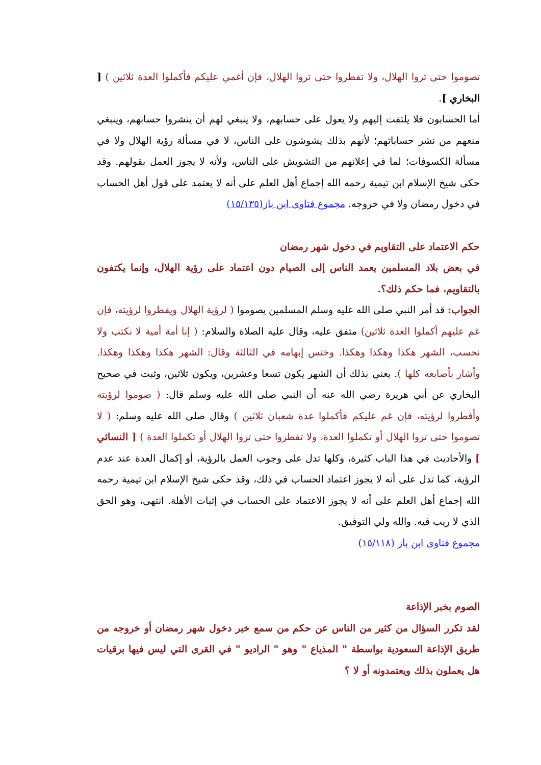تصوموا حتى تروا الهلال، ولا تفطروا حتى تروا الهلال، فإن أغمي عليكم فأكملوا العدة ثلاثين ) [ البخاري ].
أما الحسابون فلا يلتفت إليهم ولا يعول على حسابهم، ولا ينبغي لهم أن ينشروا حسابهم، وينبغي منعهم من نشر حساباتهم؛ لأنهم بذلك يشوشون على الناس، لا في مسألة رؤية الهلال ولا في مسألة الكسوفات؛ لما في إعلانهم من التشويش على الناس، ولأنه لا يجوز العمل بقولهم. وقد حكى شيخ الإسلام ابن تيمية رحمه الله إجماع أهل العلم على أنه لا يعتمد على قول أهل الحساب في دخول رمضان ولا في خروجه. مجموع فتاوى ابن باز(١٥/١٣٥)
حكم الاعتماد على التقاويم في دخول شهر رمضان
في بعض بلاد المسلمين يعمد الناس إلى الصيام دون اعتماد على رؤية الهلال، وإنما يكتفون بالتقاويم، فما حكم ذلك؟.
الجواب: قد أمر النبي صلى الله عليه وسلم المسلمين يصوموا ( لرؤية الهلال ويفطروا لرؤيته، فإن غم عليهم أكملوا العدة ثلاثين) متفق عليه، وقال عليه الصلاة والسلام: ( إنا أمة أمية لا نكتب ولا نحسب، الشهر هكذا وهكذا وهكذا. وخنس إبهامه في الثالثة وقال: الشهر هكذا وهكذا وهكذا. وأشار بأصابعه كلها ). يعني بذلك أن الشهر يكون تسعا وعشرين، ويكون ثلاثين، وثبت في صحيح البخاري عن أبي هريرة رضي الله عنه أن النبي صلى الله عليه وسلم قال: ( صوموا لرؤيته وأفطروا لرؤيته، فإن غم عليكم فأكملوا عدة شعبان ثلاثين ) وقال صلى الله عليه وسلم: ( لا تصوموا حتى تروا الهلال أو تكملوا العدة، ولا تفطروا حتى تروا الهلال أو تكملوا العدة ) [ النسائي ] والأحاديث في هذا الباب كثيرة، وكلها تدل على وجوب العمل بالرؤية، أو إكمال العدة عند عدم الرؤية، كما تدل على أنه لا يجوز اعتماد الحساب في ذلك، وقد حكى شيخ الإسلام ابن تيمية رحمه الله إجماع أهل العلم على أنه لا يجوز الاعتماد على الحساب في إثبات الأهلة. انتهى، وهو الحق الذي لا ريب فيه. والله ولي التوفيق.
مجموع فتاوى ابن باز (١٥/١١٨)
الصوم بخبر الإذاعة
لقد تكرر السؤال من كثير من الناس عن حكم من سمع خبر دخول شهر رمضان أو خروجه من طريق الإذاعة السعودية بواسطة " المذياع " وهو " الراديو " في القرى التي ليس فيها برقيات هل يعملون بذلك ويعتمدونه أو لا ؟